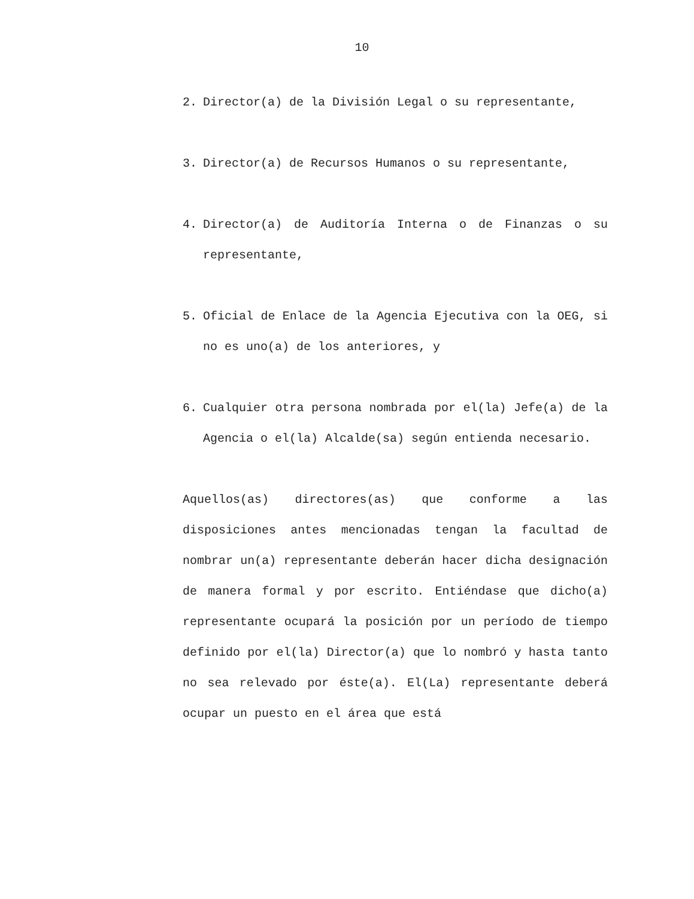10
2. Director(a) de la División Legal o su representante,
3. Director(a) de Recursos Humanos o su representante,
4. Director(a) de Auditoría Interna o de Finanzas o su representante,
5. Oficial de Enlace de la Agencia Ejecutiva con la OEG, si no es uno(a) de los anteriores, y
6. Cualquier otra persona nombrada por el(la) Jefe(a) de la Agencia o el(la) Alcalde(sa) según entienda necesario.
Aquellos(as) directores(as) que conforme a las disposiciones antes mencionadas tengan la facultad de nombrar un(a) representante deberán hacer dicha designación de manera formal y por escrito. Entiéndase que dicho(a) representante ocupará la posición por un período de tiempo definido por el(la) Director(a) que lo nombró y hasta tanto no sea relevado por éste(a). El(La) representante deberá ocupar un puesto en el área que está